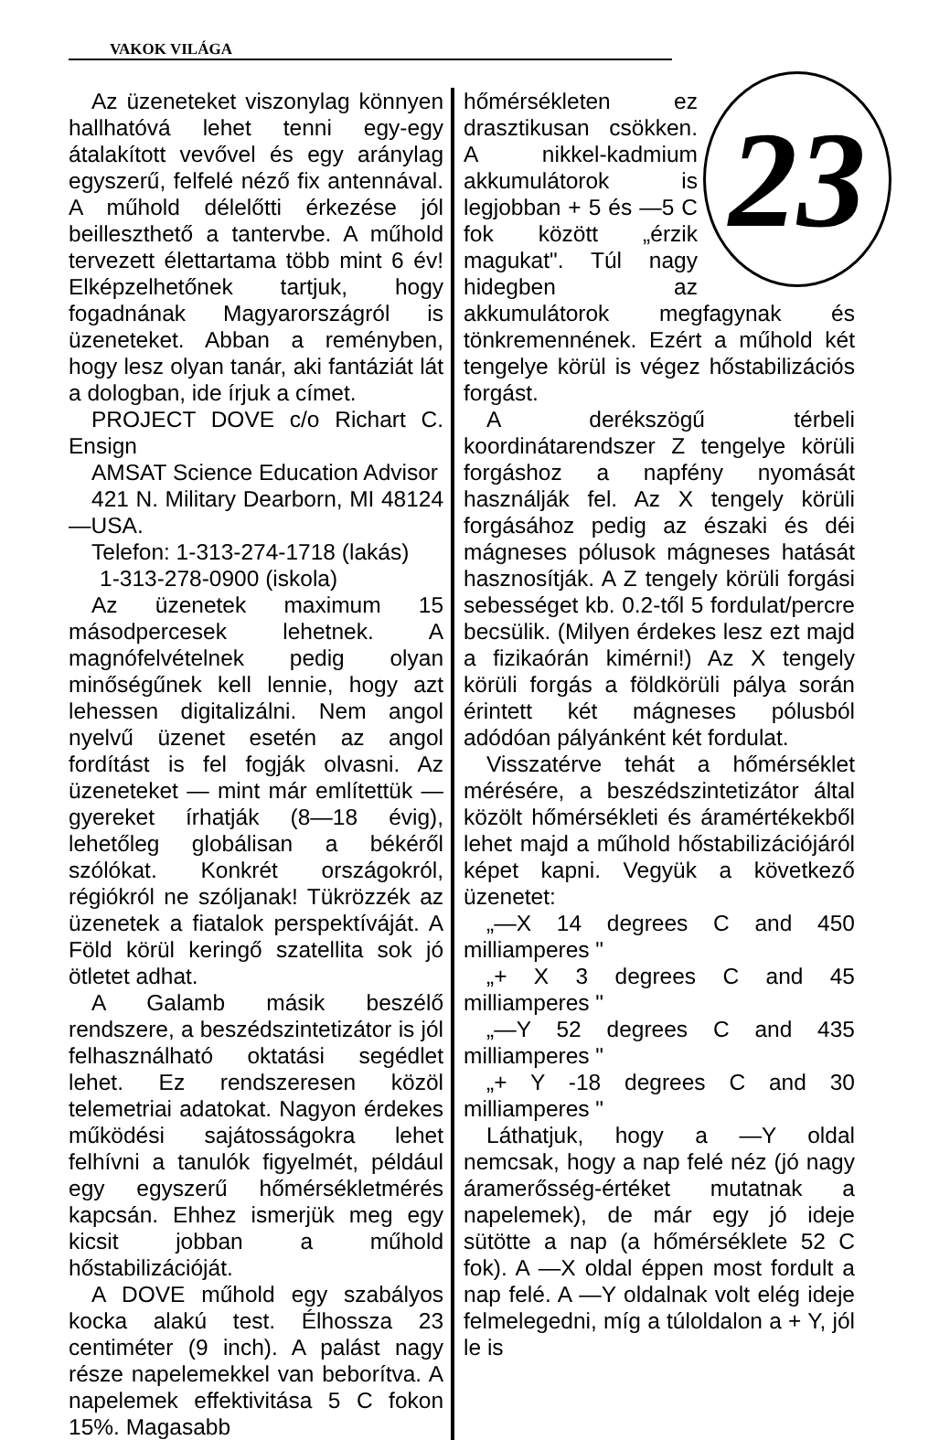VAKOK VILÁGA
Az üzeneteket viszonylag könnyen hallhatóvá lehet tenni egy-egy átalakított vevővel és egy aránylag egyszerű, felfelé néző fix antennával. A műhold délelőtti érkezése jól beilleszthető a tantervbe. A műhold tervezett élettartama több mint 6 év! Elképzelhetőnek tartjuk, hogy fogadnának Magyarországról is üzeneteket. Abban a reményben, hogy lesz olyan tanár, aki fantáziát lát a dologban, ide írjuk a címet.
PROJECT DOVE c/o Richart C. Ensign
AMSAT Science Education Advisor
421 N. Military Dearborn, MI 48124—USA.
Telefon: 1-313-274-1718 (lakás)
1-313-278-0900 (iskola)
Az üzenetek maximum 15 másodpercesek lehetnek. A magnófelvételnek pedig olyan minőségűnek kell lennie, hogy azt lehessen digitalizálni. Nem angol nyelvű üzenet esetén az angol fordítást is fel fogják olvasni. Az üzeneteket — mint már említettük — gyereket írhatják (8—18 évig), lehetőleg globálisan a békéről szólókat. Konkrét országokról, régiókról ne szóljanak! Tükrözzék az üzenetek a fiatalok perspektíváját. A Föld körül keringő szatellita sok jó ötletet adhat.
A Galamb másik beszélő rendszere, a beszédszintetizátor is jól felhasználható oktatási segédlet lehet. Ez rendszeresen közöl telemetriai adatokat. Nagyon érdekes működési sajátosságokra lehet felhívni a tanulók figyelmét, például egy egyszerű hőmérsékletmérés kapcsán. Ehhez ismerjük meg egy kicsit jobban a műhold hőstabilizációját.
A DOVE műhold egy szabályos kocka alakú test. Élhossza 23 centiméter (9 inch). A palást nagy része napelemekkel van beborítva. A napelemek effektivitása 5 C fokon 15%. Magasabb
23
hőmérsékleten ez drasztikusan csökken. A nikkel-kadmium akkumulátorok is legjobban + 5 és —5 C fok között „érzik magukat". Túl nagy hidegben az akkumulátorok megfagynak és tönkremennének. Ezért a műhold két tengelye körül is végez hőstabilizációs forgást.
A derékszögű térbeli koordinátarendszer Z tengelye körüli forgáshoz a napfény nyomását használják fel. Az X tengely körüli forgásához pedig az északi és déi mágneses pólusok mágneses hatását hasznosítják. A Z tengely körüli forgási sebességet kb. 0.2-től 5 fordulat/percre becsülik. (Milyen érdekes lesz ezt majd a fizikaórán kimérni!) Az X tengely körüli forgás a földkörüli pálya során érintett két mágneses pólusból adódóan pályánként két fordulat.
Visszatérve tehát a hőmérséklet mérésére, a beszédszintetizátor által közölt hőmérsékleti és áramértékekből lehet majd a műhold hőstabilizációjáról képet kapni. Vegyük a következő üzenetet:
„—X 14 degrees C and 450 milliamperes "
„+ X 3 degrees C and 45 milliamperes "
„—Y 52 degrees C and 435 milliamperes "
„+ Y -18 degrees C and 30 milliamperes "
Láthatjuk, hogy a —Y oldal nemcsak, hogy a nap felé néz (jó nagy áramerősség-értéket mutatnak a napelemek), de már egy jó ideje sütötte a nap (a hőmérséklete 52 C fok). A —X oldal éppen most fordult a nap felé. A —Y oldalnak volt elég ideje felmelegedni, míg a túloldalon a + Y, jól le is